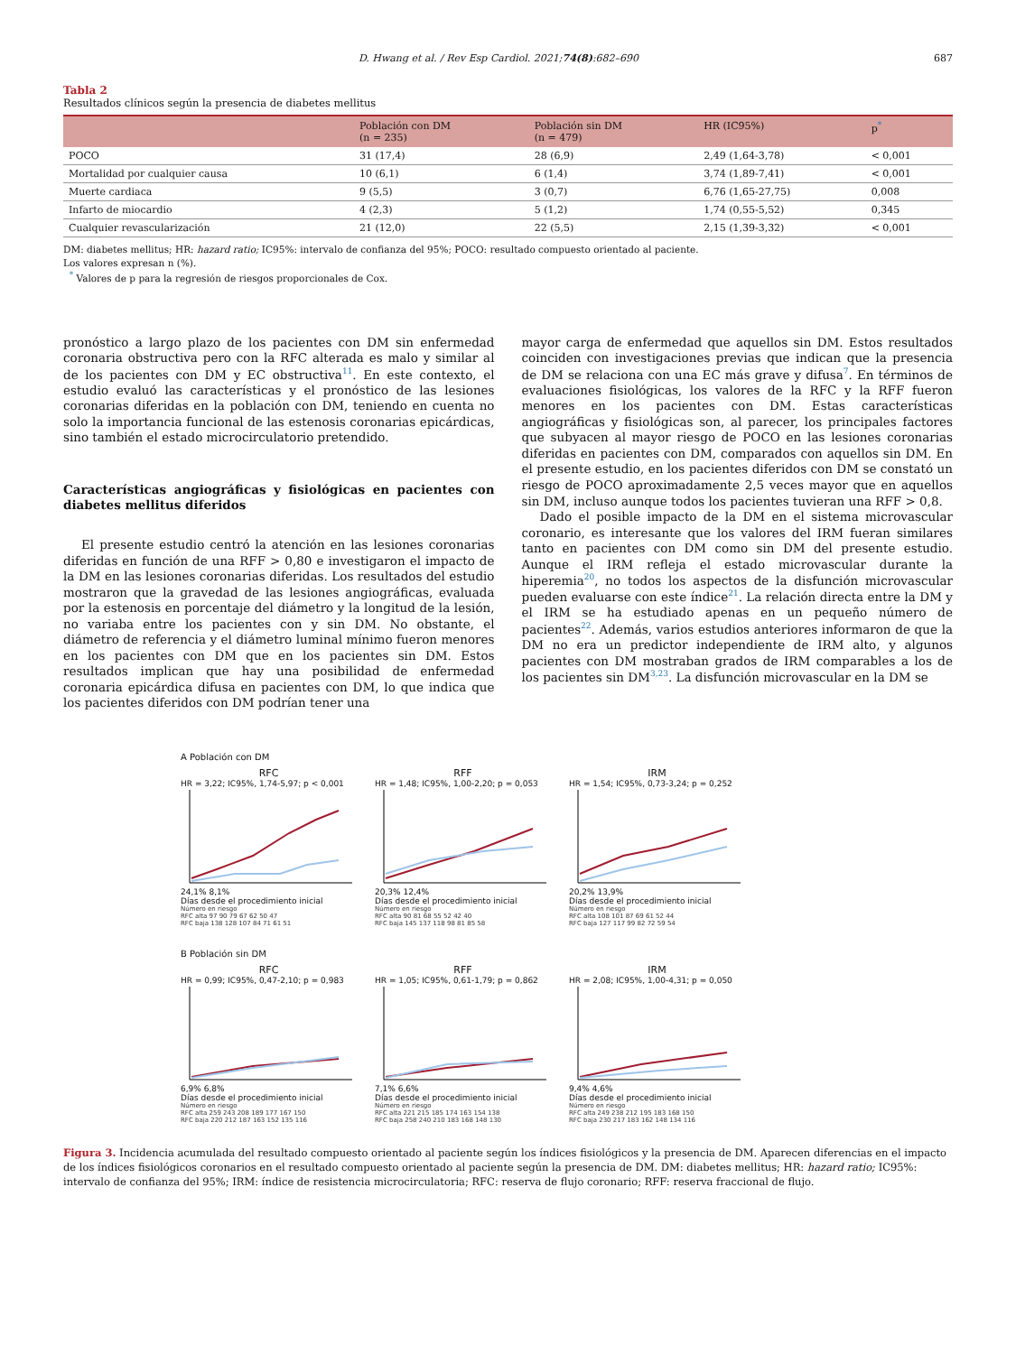D. Hwang et al. / Rev Esp Cardiol. 2021;74(8):682–690 687
Tabla 2
Resultados clínicos según la presencia de diabetes mellitus
| | Población con DM (n = 235) | Población sin DM (n = 479) | HR (IC95%) | p<sup>*</sup> |
| --- | --- | --- | --- | --- |
| POCO | 31 (17,4) | 28 (6,9) | 2,49 (1,64-3,78) | < 0,001 |
| Mortalidad por cualquier causa | 10 (6,1) | 6 (1,4) | 3,74 (1,89-7,41) | < 0,001 |
| Muerte cardiaca | 9 (5,5) | 3 (0,7) | 6,76 (1,65-27,75) | 0,008 |
| Infarto de miocardio | 4 (2,3) | 5 (1,2) | 1,74 (0,55-5,52) | 0,345 |
| Cualquier revascularización | 21 (12,0) | 22 (5,5) | 2,15 (1,39-3,32) | < 0,001 |
DM: diabetes mellitus; HR: hazard ratio; IC95%: intervalo de confianza del 95%; POCO: resultado compuesto orientado al paciente.
Los valores expresan n (%).
<sup>*</sup> Valores de p para la regresión de riesgos proporcionales de Cox.
pronóstico a largo plazo de los pacientes con DM sin enfermedad coronaria obstructiva pero con la RFC alterada es malo y similar al de los pacientes con DM y EC obstructiva<sup>11</sup>. En este contexto, el estudio evaluó las características y el pronóstico de las lesiones coronarias diferidas en la población con DM, teniendo en cuenta no solo la importancia funcional de las estenosis coronarias epicárdicas, sino también el estado microcirculatorio pretendido.
Características angiográficas y fisiológicas en pacientes con diabetes mellitus diferidos
El presente estudio centró la atención en las lesiones coronarias diferidas en función de una RFF > 0,80 e investigaron el impacto de la DM en las lesiones coronarias diferidas. Los resultados del estudio mostraron que la gravedad de las lesiones angiográficas, evaluada por la estenosis en porcentaje del diámetro y la longitud de la lesión, no variaba entre los pacientes con y sin DM. No obstante, el diámetro de referencia y el diámetro luminal mínimo fueron menores en los pacientes con DM que en los pacientes sin DM. Estos resultados implican que hay una posibilidad de enfermedad coronaria epicárdica difusa en pacientes con DM, lo que indica que los pacientes diferidos con DM podrían tener una
mayor carga de enfermedad que aquellos sin DM. Estos resultados coinciden con investigaciones previas que indican que la presencia de DM se relaciona con una EC más grave y difusa<sup>7</sup>. En términos de evaluaciones fisiológicas, los valores de la RFC y la RFF fueron menores en los pacientes con DM. Estas características angiográficas y fisiológicas son, al parecer, los principales factores que subyacen al mayor riesgo de POCO en las lesiones coronarias diferidas en pacientes con DM, comparados con aquellos sin DM. En el presente estudio, en los pacientes diferidos con DM se constató un riesgo de POCO aproximadamente 2,5 veces mayor que en aquellos sin DM, incluso aunque todos los pacientes tuvieran una RFF > 0,8.
Dado el posible impacto de la DM en el sistema microvascular coronario, es interesante que los valores del IRM fueran similares tanto en pacientes con DM como sin DM del presente estudio. Aunque el IRM refleja el estado microvascular durante la hiperemia<sup>20</sup>, no todos los aspectos de la disfunción microvascular pueden evaluarse con este índice<sup>21</sup>. La relación directa entre la DM y el IRM se ha estudiado apenas en un pequeño número de pacientes<sup>22</sup>. Además, varios estudios anteriores informaron de que la DM no era un predictor independiente de IRM alto, y algunos pacientes con DM mostraban grados de IRM comparables a los de los pacientes sin DM<sup>3,23</sup>. La disfunción microvascular en la DM se
A Población con DM
RFC
HR = 3,22; IC95%, 1,74-5,97; p < 0,001
24,1% 8,1%
Días desde el procedimiento inicial
Número en riesgo
RFC alta 97 90 79 67 62 50 47
RFC baja 138 128 107 84 71 61 51
RFF
HR = 1,48; IC95%, 1,00-2,20; p = 0,053
20,3% 12,4%
Días desde el procedimiento inicial
Número en riesgo
RFC alta 90 81 68 55 52 42 40
RFC baja 145 137 118 98 81 85 58
IRM
HR = 1,54; IC95%, 0,73-3,24; p = 0,252
20,2% 13,9%
Días desde el procedimiento inicial
Número en riesgo
RFC alta 108 101 87 69 61 52 44
RFC baja 127 117 99 82 72 59 54
B Población sin DM
RFC
HR = 0,99; IC95%, 0,47-2,10; p = 0,983
6,9% 6,8%
Días desde el procedimiento inicial
Número en riesgo
RFC alta 259 243 208 189 177 167 150
RFC baja 220 212 187 163 152 135 116
RFF
HR = 1,05; IC95%, 0,61-1,79; p = 0,862
7,1% 6,6%
Días desde el procedimiento inicial
Número en riesgo
RFC alta 221 215 185 174 163 154 138
RFC baja 258 240 210 183 168 148 130
IRM
HR = 2,08; IC95%, 1,00-4,31; p = 0,050
9,4% 4,6%
Días desde el procedimiento inicial
Número en riesgo
RFC alta 249 238 212 195 183 168 150
RFC baja 230 217 183 162 148 134 116
Figura 3. Incidencia acumulada del resultado compuesto orientado al paciente según los índices fisiológicos y la presencia de DM. Aparecen diferencias en el impacto de los índices fisiológicos coronarios en el resultado compuesto orientado al paciente según la presencia de DM. DM: diabetes mellitus; HR: hazard ratio; IC95%: intervalo de confianza del 95%; IRM: índice de resistencia microcirculatoria; RFC: reserva de flujo coronario; RFF: reserva fraccional de flujo.